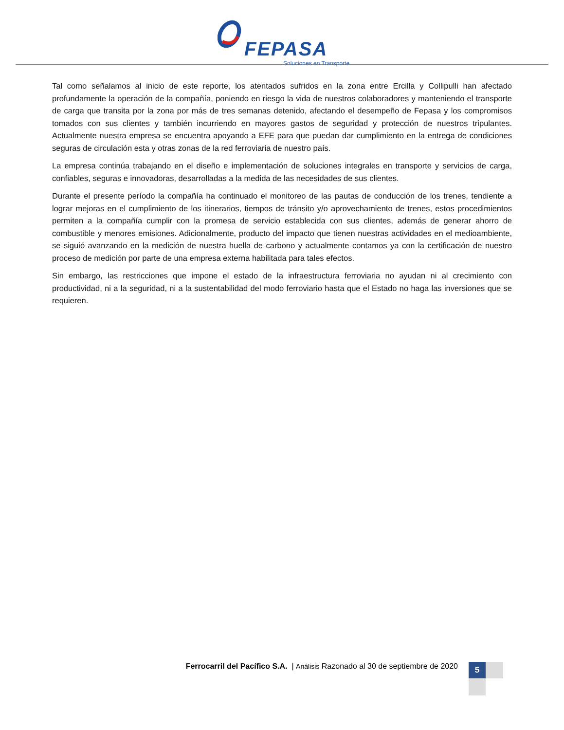FEPASA
Soluciones en Transporte
Tal como señalamos al inicio de este reporte, los atentados sufridos en la zona entre Ercilla y Collipulli han afectado profundamente la operación de la compañía, poniendo en riesgo la vida de nuestros colaboradores y manteniendo el transporte de carga que transita por la zona por más de tres semanas detenido, afectando el desempeño de Fepasa y los compromisos tomados con sus clientes y también incurriendo en mayores gastos de seguridad y protección de nuestros tripulantes. Actualmente nuestra empresa se encuentra apoyando a EFE para que puedan dar cumplimiento en la entrega de condiciones seguras de circulación esta y otras zonas de la red ferroviaria de nuestro país.
La empresa continúa trabajando en el diseño e implementación de soluciones integrales en transporte y servicios de carga, confiables, seguras e innovadoras, desarrolladas a la medida de las necesidades de sus clientes.
Durante el presente período la compañía ha continuado el monitoreo de las pautas de conducción de los trenes, tendiente a lograr mejoras en el cumplimiento de los itinerarios, tiempos de tránsito y/o aprovechamiento de trenes, estos procedimientos permiten a la compañía cumplir con la promesa de servicio establecida con sus clientes, además de generar ahorro de combustible y menores emisiones. Adicionalmente, producto del impacto que tienen nuestras actividades en el medioambiente, se siguió avanzando en la medición de nuestra huella de carbono y actualmente contamos ya con la certificación de nuestro proceso de medición por parte de una empresa externa habilitada para tales efectos.
Sin embargo, las restricciones que impone el estado de la infraestructura ferroviaria no ayudan ni al crecimiento con productividad, ni a la seguridad, ni a la sustentabilidad del modo ferroviario hasta que el Estado no haga las inversiones que se requieren.
Ferrocarril del Pacífico S.A. | Análisis Razonado al 30 de septiembre de 2020
5